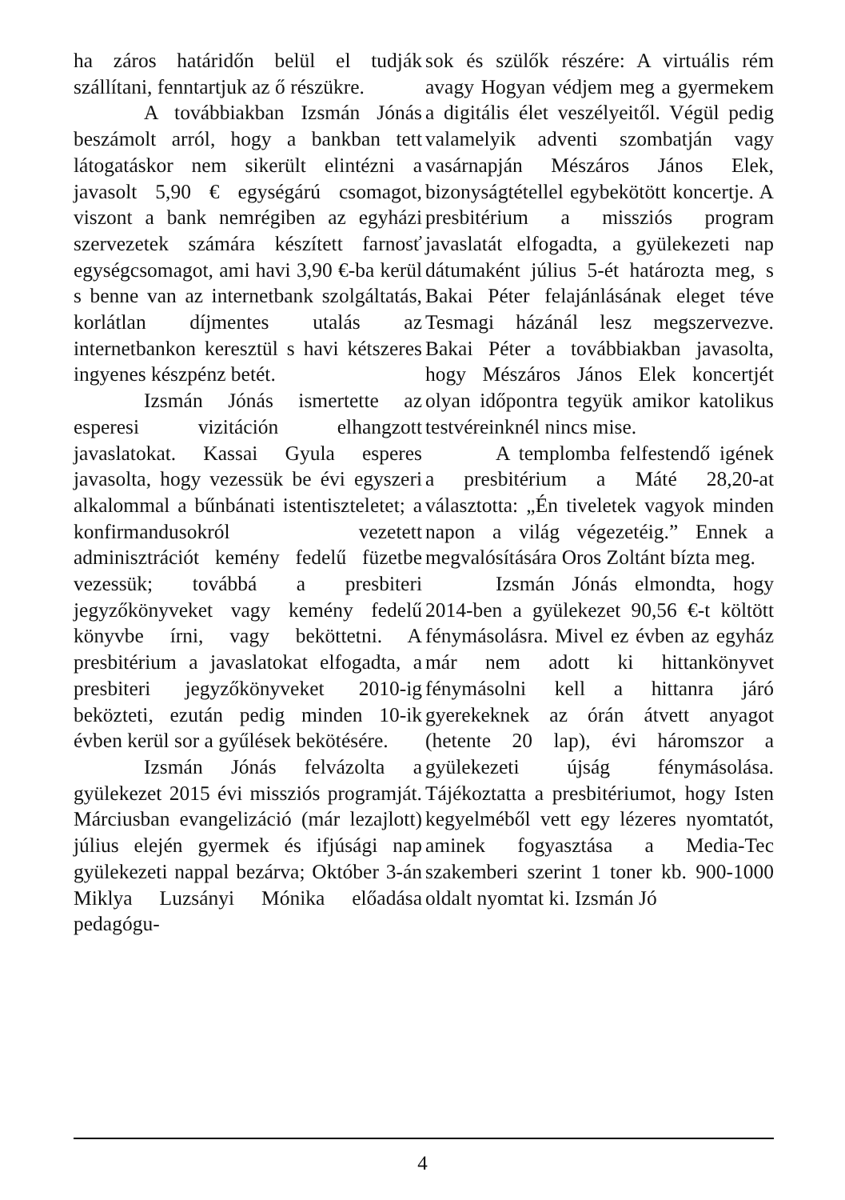ha záros határidőn belül el tudják szállítani, fenntartjuk az ő részükre.
A továbbiakban Izsmán Jónás beszámolt arról, hogy a bankban tett látogatáskor nem sikerült elintézni a javasolt 5,90 € egységárú csomagot, viszont a bank nemrégiben az egyházi szervezetek számára készített farnosť egységcsomagot, ami havi 3,90 €-ba kerül s benne van az internetbank szolgáltatás, korlátlan díjmentes utalás az internetbankon keresztül s havi kétszeres ingyenes készpénz betét.
Izsmán Jónás ismertette az esperesi vizitáción elhangzott javaslatokat. Kassai Gyula esperes javasolta, hogy vezessük be évi egyszeri alkalommal a bűnbánati istentiszteletet; a konfirmandusokról vezetett adminisztrációt kemény fedelű füzetbe vezessük; továbbá a presbiteri jegyzőkönyveket vagy kemény fedelű könyvbe írni, vagy beköttetni. A presbitérium a javaslatokat elfogadta, a presbiteri jegyzőkönyveket 2010-ig beközteti, ezután pedig minden 10-ik évben kerül sor a gyűlések bekötésére.
Izsmán Jónás felvázolta a gyülekezet 2015 évi missziós programját. Márciusban evangelizáció (már lezajlott) július elején gyermek és ifjúsági nap gyülekezeti nappal bezárva; Október 3-án Miklya Luzsányi Mónika előadása pedagógu-
sok és szülők részére: A virtuális rém avagy Hogyan védjem meg a gyermekem a digitális élet veszélyeitől. Végül pedig valamelyik adventi szombatján vagy vasárnapján Mészáros János Elek, bizonyságtétellel egybekötött koncertje. A presbitérium a missziós program javaslatát elfogadta, a gyülekezeti nap dátumaként július 5-ét határozta meg, s Bakai Péter felajánlásának eleget téve Tesmagi házánál lesz megszervezve. Bakai Péter a továbbiakban javasolta, hogy Mészáros János Elek koncertjét olyan időpontra tegyük amikor katolikus testvéreinknél nincs mise.
A templomba felfestendő igének a presbitérium a Máté 28,20-at választotta: „Én tiveletek vagyok minden napon a világ végezetéig.” Ennek a megvalósítására Oros Zoltánt bízta meg.
Izsmán Jónás elmondta, hogy 2014-ben a gyülekezet 90,56 €-t költött fénymásolásra. Mivel ez évben az egyház már nem adott ki hittankönyvet fénymásolni kell a hittanra járó gyerekeknek az órán átvett anyagot (hetente 20 lap), évi háromszor a gyülekezeti újság fénymásolása. Tájékoztatta a presbitériumot, hogy Isten kegyelméből vett egy lézeres nyomtatót, aminek fogyasztása a Media-Tec szakemberi szerint 1 toner kb. 900-1000 oldalt nyomtat ki. Izsmán Jó
4